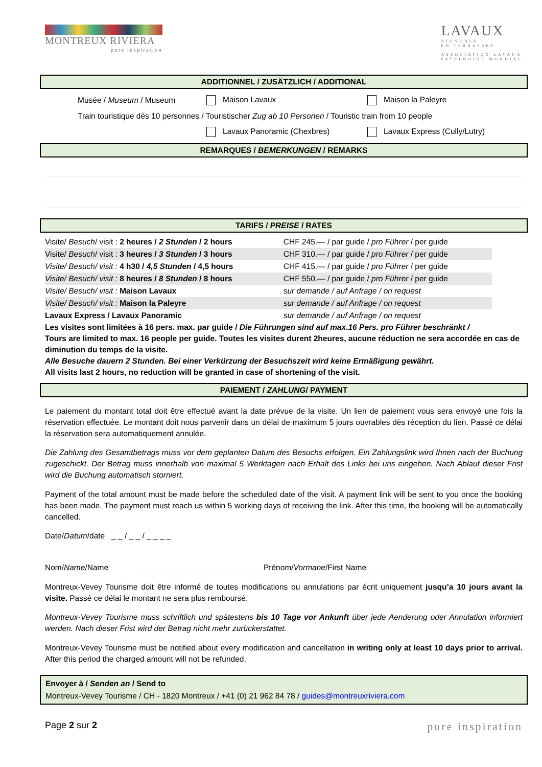MONTREUX RIVIERA
pure inspiration
LAVAUX
VIGNOBLE
EN TERRASSES
ASSOCIATION LAVAUX
PATRIMOINE MONDIAL
ADDITIONNEL / ZUSÄTZLICH / ADDITIONAL
Musée / Museum / Museum Maison Lavaux Maison la Paleyre
Train touristique dès 10 personnes / Touristischer Zug ab 10 Personen / Touristic train from 10 people
Lavaux Panoramic (Chexbres) Lavaux Express (Cully/Lutry)
REMARQUES / BEMERKUNGEN / REMARKS
TARIFS / PREISE / RATES
| Visite/ Besuch / visit : 2 heures / 2 Stunden / 2 hours | CHF 245.— / par guide / pro Führer / per guide |
| Visite/ Besuch / visit : 3 heures / 3 Stunden / 3 hours | CHF 310.— / par guide / pro Führer / per guide |
| Visite/ Besuch/ visit : 4 h30 / 4,5 Stunden / 4,5 hours | CHF 415.— / par guide / pro Führer / per guide |
| Visite/ Besuch/ visit : 8 heures / 8 Stunden / 8 hours | CHF 550.— / par guide / pro Führer / per guide |
| Visite/ Besuch/ visit : Maison Lavaux | sur demande / auf Anfrage / on request |
| Visite/ Besuch/ visit : Maison la Paleyre | sur demande / auf Anfrage / on request |
| Lavaux Express / Lavaux Panoramic | sur demande / auf Anfrage / on request |
Les visites sont limitées à 16 pers. max. par guide / Die Führungen sind auf max.16 Pers. pro Führer beschränkt /
Tours are limited to max. 16 people per guide. Toutes les visites durent 2heures, aucune réduction ne sera accordée en cas de diminution du temps de la visite.
Alle Besuche dauern 2 Stunden. Bei einer Verkürzung der Besuchszeit wird keine Ermäßigung gewährt.
All visits last 2 hours, no reduction will be granted in case of shortening of the visit.
PAIEMENT / ZAHLUNG/ PAYMENT
Le paiement du montant total doit être effectué avant la date prévue de la visite. Un lien de paiement vous sera envoyé une fois la réservation effectuée. Le montant doit nous parvenir dans un délai de maximum 5 jours ouvrables dès réception du lien. Passé ce délai la réservation sera automatiquement annulée.
Die Zahlung des Gesamtbetrags muss vor dem geplanten Datum des Besuchs erfolgen. Ein Zahlungslink wird Ihnen nach der Buchung zugeschickt. Der Betrag muss innerhalb von maximal 5 Werktagen nach Erhalt des Links bei uns eingehen. Nach Ablauf dieser Frist wird die Buchung automatisch storniert.
Payment of the total amount must be made before the scheduled date of the visit. A payment link will be sent to you once the booking has been made. The payment must reach us within 5 working days of receiving the link. After this time, the booking will be automatically cancelled.
Date/Datum/date _ _ / _ _ / _ _ _ _
Nom/Name/Name Prénom/Vormane/First Name
Montreux-Vevey Tourisme doit être informé de toutes modifications ou annulations par écrit uniquement jusqu’a 10 jours avant la visite. Passé ce délai le montant ne sera plus remboursé.
Montreux-Vevey Tourisme muss schriftlich und spätestens bis 10 Tage vor Ankunft über jede Aenderung oder Annulation informiert werden. Nach dieser Frist wird der Betrag nicht mehr zurückerstattet.
Montreux-Vevey Tourisme must be notified about every modification and cancellation in writing only at least 10 days prior to arrival. After this period the charged amount will not be refunded.
Envoyer à / Senden an / Send to
Montreux-Vevey Tourisme / CH - 1820 Montreux / +41 (0) 21 962 84 78 / guides@montreuxriviera.com
Page 2 sur 2 pure inspiration